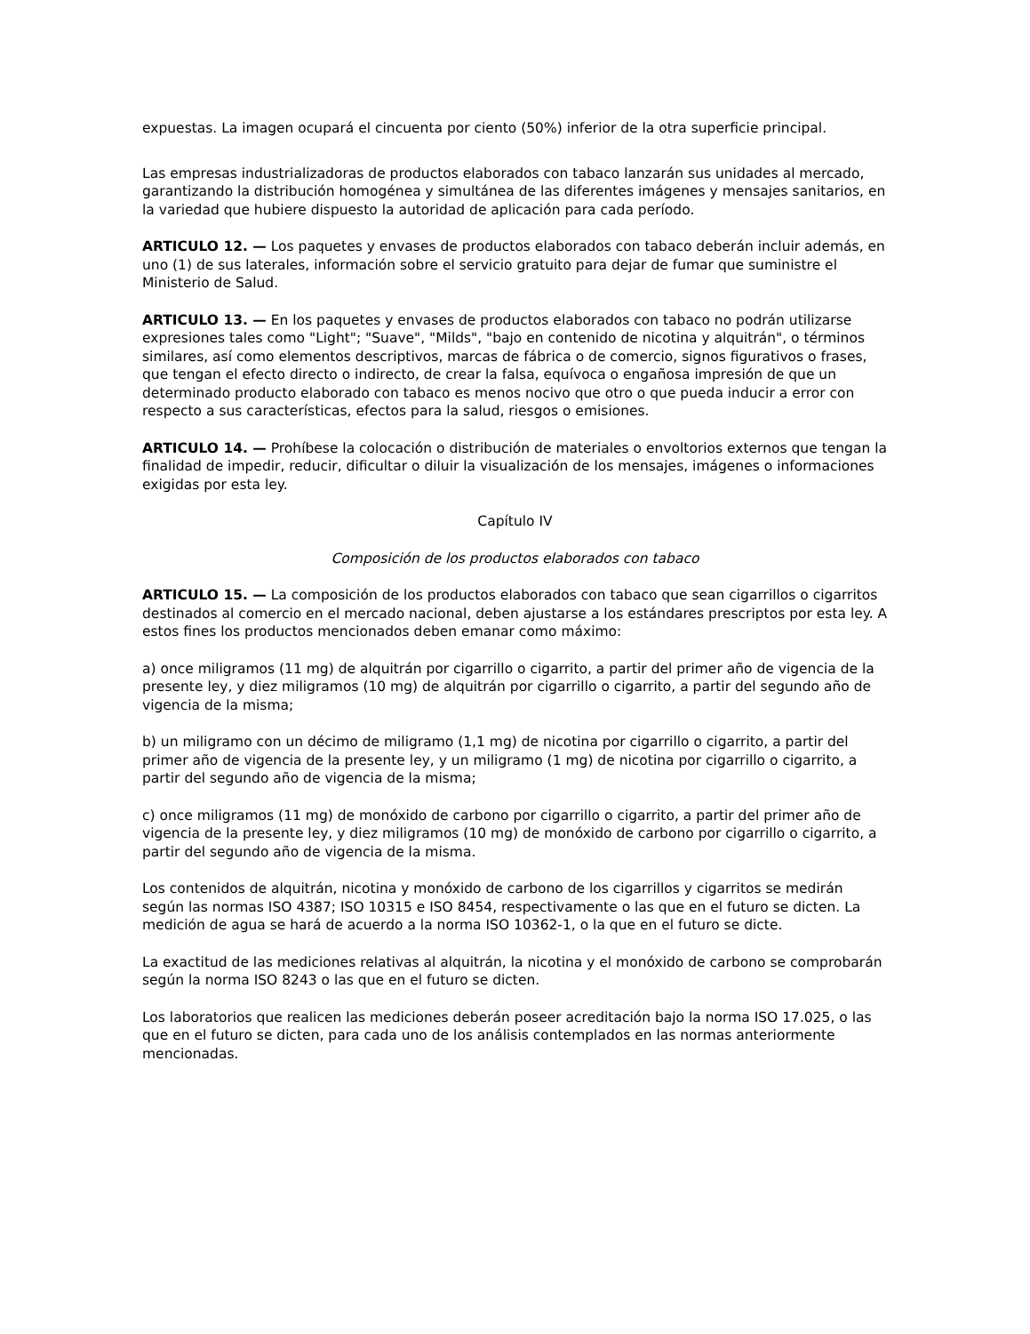expuestas. La imagen ocupará el cincuenta por ciento (50%) inferior de la otra superficie principal.
Las empresas industrializadoras de productos elaborados con tabaco lanzarán sus unidades al mercado, garantizando la distribución homogénea y simultánea de las diferentes imágenes y mensajes sanitarios, en la variedad que hubiere dispuesto la autoridad de aplicación para cada período.
ARTICULO 12. — Los paquetes y envases de productos elaborados con tabaco deberán incluir además, en uno (1) de sus laterales, información sobre el servicio gratuito para dejar de fumar que suministre el Ministerio de Salud.
ARTICULO 13. — En los paquetes y envases de productos elaborados con tabaco no podrán utilizarse expresiones tales como "Light"; "Suave", "Milds", "bajo en contenido de nicotina y alquitrán", o términos similares, así como elementos descriptivos, marcas de fábrica o de comercio, signos figurativos o frases, que tengan el efecto directo o indirecto, de crear la falsa, equívoca o engañosa impresión de que un determinado producto elaborado con tabaco es menos nocivo que otro o que pueda inducir a error con respecto a sus características, efectos para la salud, riesgos o emisiones.
ARTICULO 14. — Prohíbese la colocación o distribución de materiales o envoltorios externos que tengan la finalidad de impedir, reducir, dificultar o diluir la visualización de los mensajes, imágenes o informaciones exigidas por esta ley.
Capítulo IV
Composición de los productos elaborados con tabaco
ARTICULO 15. — La composición de los productos elaborados con tabaco que sean cigarrillos o cigarritos destinados al comercio en el mercado nacional, deben ajustarse a los estándares prescriptos por esta ley. A estos fines los productos mencionados deben emanar como máximo:
a) once miligramos (11 mg) de alquitrán por cigarrillo o cigarrito, a partir del primer año de vigencia de la presente ley, y diez miligramos (10 mg) de alquitrán por cigarrillo o cigarrito, a partir del segundo año de vigencia de la misma;
b) un miligramo con un décimo de miligramo (1,1 mg) de nicotina por cigarrillo o cigarrito, a partir del primer año de vigencia de la presente ley, y un miligramo (1 mg) de nicotina por cigarrillo o cigarrito, a partir del segundo año de vigencia de la misma;
c) once miligramos (11 mg) de monóxido de carbono por cigarrillo o cigarrito, a partir del primer año de vigencia de la presente ley, y diez miligramos (10 mg) de monóxido de carbono por cigarrillo o cigarrito, a partir del segundo año de vigencia de la misma.
Los contenidos de alquitrán, nicotina y monóxido de carbono de los cigarrillos y cigarritos se medirán según las normas ISO 4387; ISO 10315 e ISO 8454, respectivamente o las que en el futuro se dicten. La medición de agua se hará de acuerdo a la norma ISO 10362-1, o la que en el futuro se dicte.
La exactitud de las mediciones relativas al alquitrán, la nicotina y el monóxido de carbono se comprobarán según la norma ISO 8243 o las que en el futuro se dicten.
Los laboratorios que realicen las mediciones deberán poseer acreditación bajo la norma ISO 17.025, o las que en el futuro se dicten, para cada uno de los análisis contemplados en las normas anteriormente mencionadas.